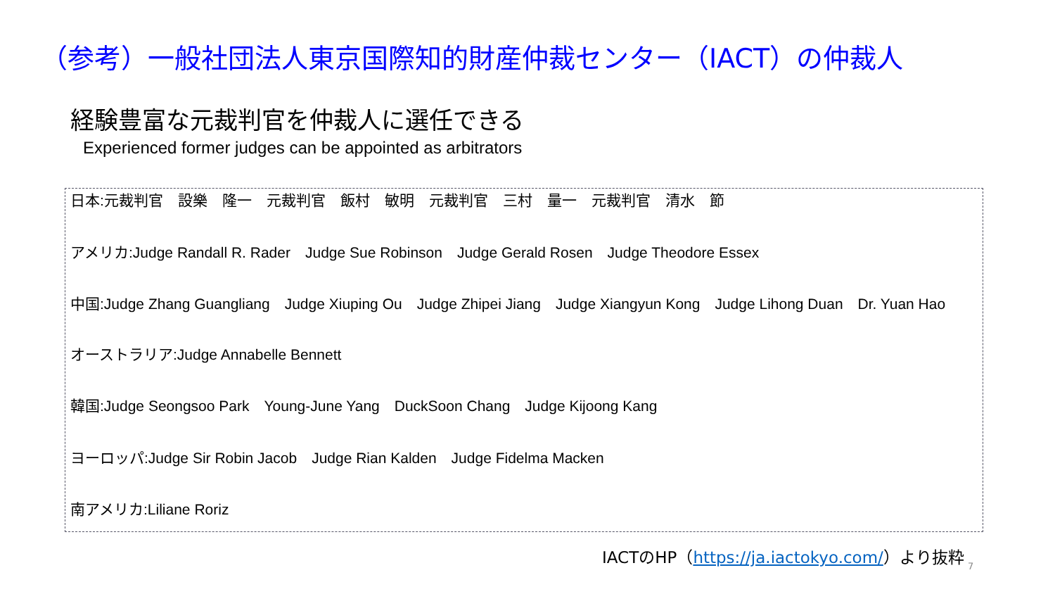（参考）一般社団法人東京国際知的財産仲裁センター（IACT）の仲裁人
経験豊富な元裁判官を仲裁人に選任できる
Experienced former judges can be appointed as arbitrators
日本:元裁判官　設樂　隆一　元裁判官　飯村　敏明　元裁判官　三村　量一　元裁判官　清水　節
アメリカ:Judge Randall R. Rader　Judge Sue Robinson　Judge Gerald Rosen　Judge Theodore Essex
中国:Judge Zhang Guangliang　Judge Xiuping Ou　Judge Zhipei Jiang　Judge Xiangyun Kong　Judge Lihong Duan　Dr. Yuan Hao
オーストラリア:Judge Annabelle Bennett
韓国:Judge Seongsoo Park　Young-June Yang　DuckSoon Chang　Judge Kijoong Kang
ヨーロッパ:Judge Sir Robin Jacob　Judge Rian Kalden　Judge Fidelma Macken
南アメリカ:Liliane Roriz
IACTのHP（https://ja.iactokyo.com/）より抜粋
7